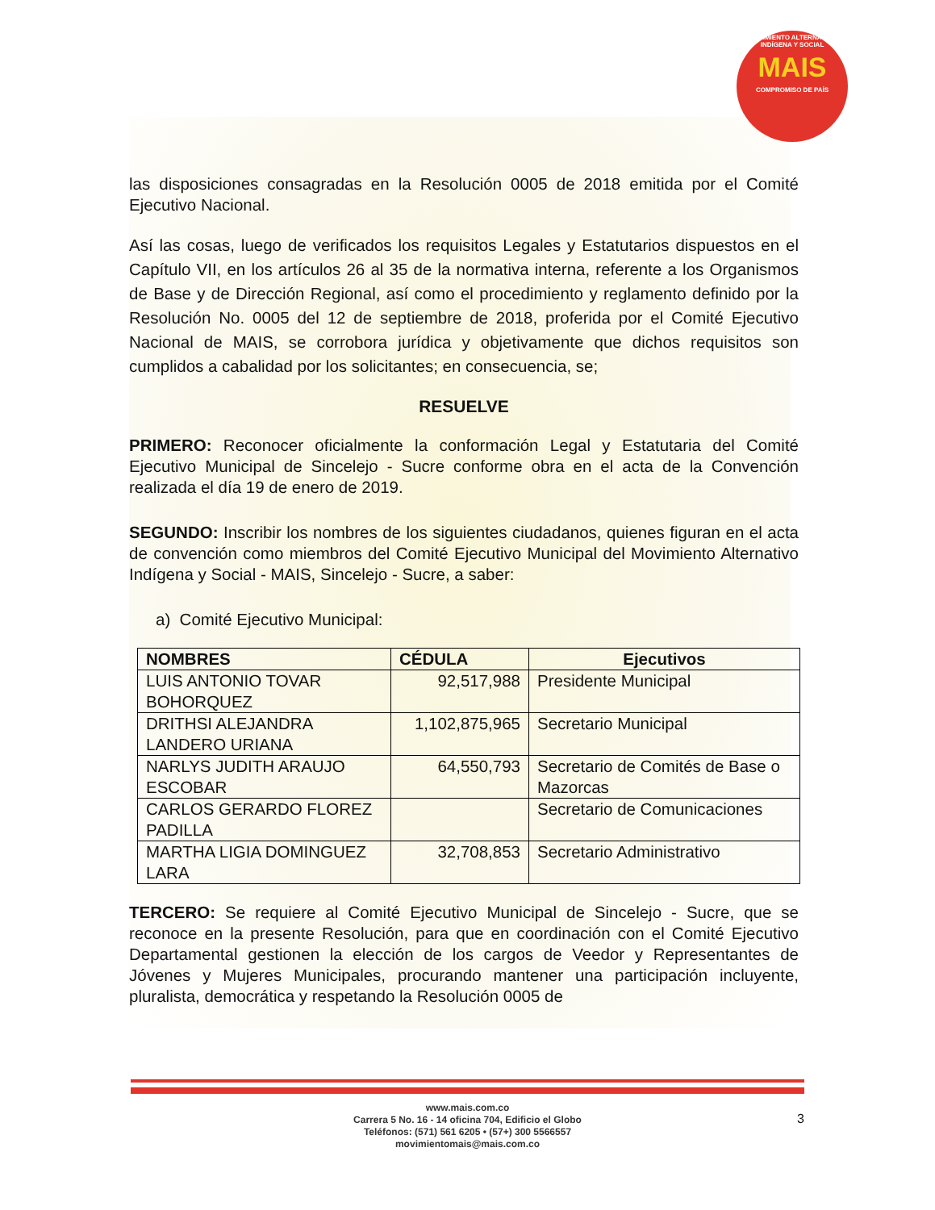MOVIMIENTO ALTERNATIVO INDÍGENA Y SOCIAL
MAIS
COMPROMISO DE PAÍS
las disposiciones consagradas en la Resolución 0005 de 2018 emitida por el Comité Ejecutivo Nacional.
Así las cosas, luego de verificados los requisitos Legales y Estatutarios dispuestos en el Capítulo VII, en los artículos 26 al 35 de la normativa interna, referente a los Organismos de Base y de Dirección Regional, así como el procedimiento y reglamento definido por la Resolución No. 0005 del 12 de septiembre de 2018, proferida por el Comité Ejecutivo Nacional de MAIS, se corrobora jurídica y objetivamente que dichos requisitos son cumplidos a cabalidad por los solicitantes; en consecuencia, se;
RESUELVE
PRIMERO: Reconocer oficialmente la conformación Legal y Estatutaria del Comité Ejecutivo Municipal de Sincelejo - Sucre conforme obra en el acta de la Convención realizada el día 19 de enero de 2019.
SEGUNDO: Inscribir los nombres de los siguientes ciudadanos, quienes figuran en el acta de convención como miembros del Comité Ejecutivo Municipal del Movimiento Alternativo Indígena y Social - MAIS, Sincelejo - Sucre, a saber:
a) Comité Ejecutivo Municipal:
| NOMBRES | CÉDULA | Ejecutivos |
| --- | --- | --- |
| LUIS ANTONIO TOVAR BOHORQUEZ | 92,517,988 | Presidente Municipal |
| DRITHSI ALEJANDRA LANDERO URIANA | 1,102,875,965 | Secretario Municipal |
| NARLYS JUDITH ARAUJO ESCOBAR | 64,550,793 | Secretario de Comités de Base o Mazorcas |
| CARLOS GERARDO FLOREZ PADILLA | | Secretario de Comunicaciones |
| MARTHA LIGIA DOMINGUEZ LARA | 32,708,853 | Secretario Administrativo |
TERCERO: Se requiere al Comité Ejecutivo Municipal de Sincelejo - Sucre, que se reconoce en la presente Resolución, para que en coordinación con el Comité Ejecutivo Departamental gestionen la elección de los cargos de Veedor y Representantes de Jóvenes y Mujeres Municipales, procurando mantener una participación incluyente, pluralista, democrática y respetando la Resolución 0005 de
www.mais.com.co
Carrera 5 No. 16 - 14 oficina 704, Edificio el Globo
Teléfonos: (571) 561 6205 • (57+) 300 5566557
movimientomais@mais.com.co
3